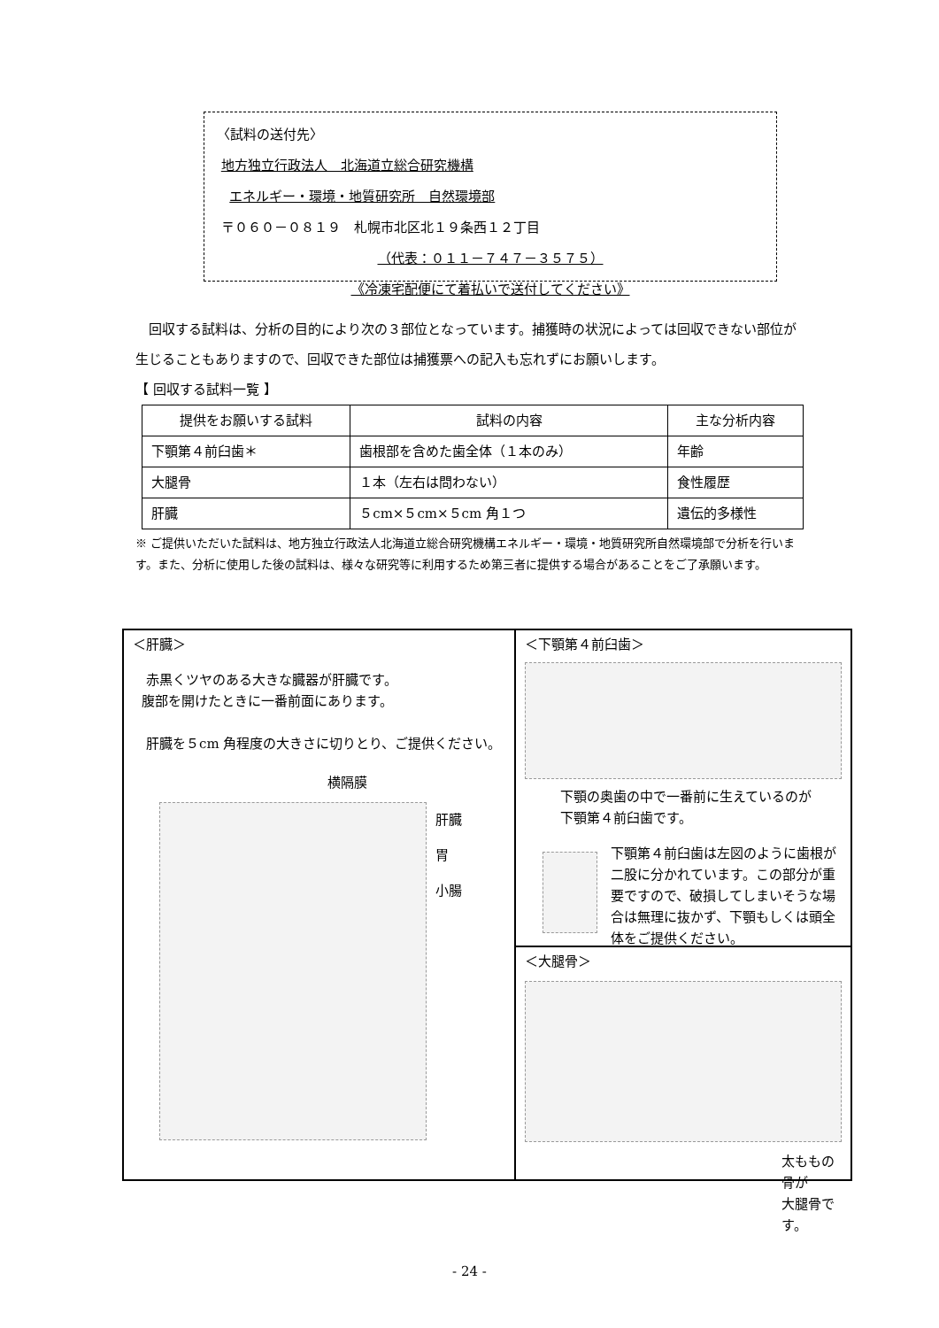〈試料の送付先〉
地方独立行政法人　北海道立総合研究機構
エネルギー・環境・地質研究所　自然環境部
〒０６０－０８１９　札幌市北区北１９条西１２丁目
（代表：０１１－７４７－３５７５）
《冷凍宅配便にて着払いで送付してください》
回収する試料は、分析の目的により次の３部位となっています。捕獲時の状況によっては回収できない部位が生じることもありますので、回収できた部位は捕獲票への記入も忘れずにお願いします。
【 回収する試料一覧 】
| 提供をお願いする試料 | 試料の内容 | 主な分析内容 |
| --- | --- | --- |
| 下顎第４前臼歯＊ | 歯根部を含めた歯全体（１本のみ） | 年齢 |
| 大腿骨 | １本（左右は問わない） | 食性履歴 |
| 肝臓 | ５cm×５cm×５cm 角１つ | 遺伝的多様性 |
※ ご提供いただいた試料は、地方独立行政法人北海道立総合研究機構エネルギー・環境・地質研究所自然環境部で分析を行います。また、分析に使用した後の試料は、様々な研究等に利用するため第三者に提供する場合があることをご了承願います。
＜下顎第４前臼歯＞
下顎の奥歯の中で一番前に生えているのが
下顎第４前臼歯です。
下顎第４前臼歯は左図のように歯根が二股に分かれています。この部分が重要ですので、破損してしまいそうな場合は無理に抜かず、下顎もしくは頭全体をご提供ください。
＜肝臓＞
赤黒くツヤのある大きな臓器が肝臓です。
腹部を開けたときに一番前面にあります。
肝臓を５cm 角程度の大きさに切りとり、ご提供ください。
横隔膜
肝臓
胃
小腸
＜大腿骨＞
太ももの骨が
大腿骨です。
- 24 -